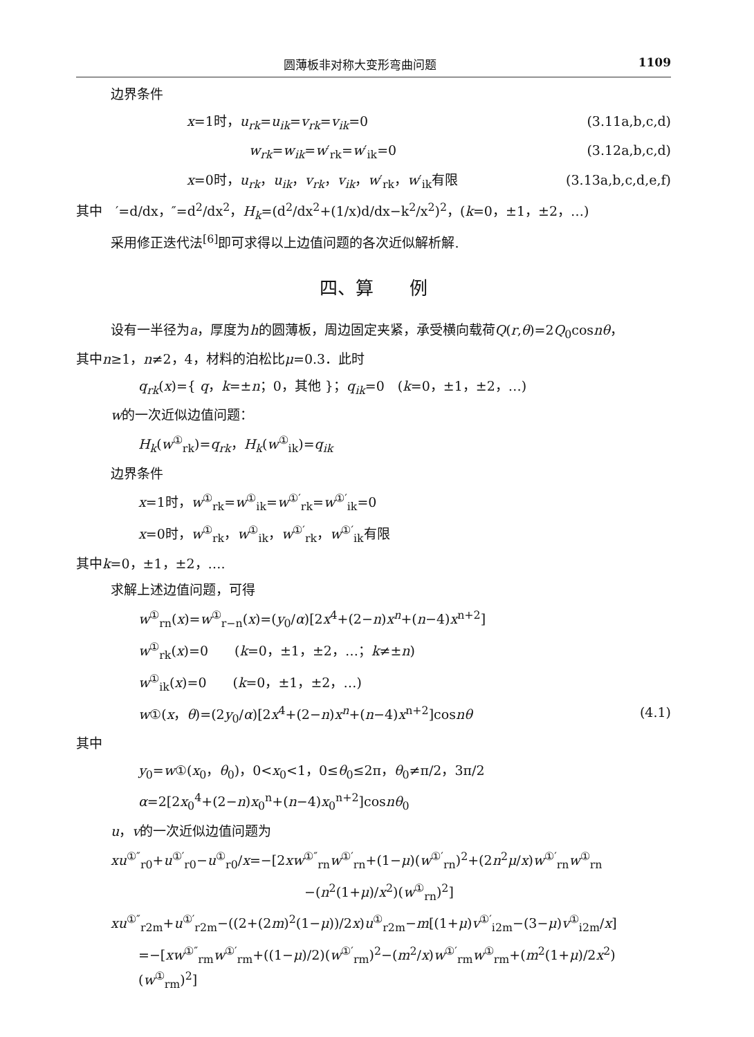圆薄板非对称大变形弯曲问题 1109
边界条件
x=1时，u<sub>rk</sub>=u<sub>ik</sub>=v<sub>rk</sub>=v<sub>ik</sub>=0 (3.11a,b,c,d)
w<sub>rk</sub>=w<sub>ik</sub>=w′<sub>rk</sub>=w′<sub>ik</sub>=0 (3.12a,b,c,d)
x=0时，u<sub>rk</sub>，u<sub>ik</sub>，v<sub>rk</sub>，v<sub>ik</sub>，w′<sub>rk</sub>，w′<sub>ik</sub>有限 (3.13a,b,c,d,e,f)
其中　′=d/dx，″=d<sup>2</sup>/dx<sup>2</sup>，H<sub>k</sub>=(d<sup>2</sup>/dx<sup>2</sup>+(1/x)d/dx−k<sup>2</sup>/x<sup>2</sup>)<sup>2</sup>，(k=0，±1，±2，…)
采用修正迭代法<sup>[6]</sup>即可求得以上边值问题的各次近似解析解.
四、算　　例
设有一半径为a，厚度为h的圆薄板，周边固定夹紧，承受横向载荷Q(r,θ)=2Q<sub>0</sub>cosnθ，
其中n≥1，n≠2，4，材料的泊松比μ=0.3．此时
q<sub>rk</sub>(x)={ q，k=±n；0，其他 }；q<sub>ik</sub>=0　(k=0，±1，±2，…)
w的一次近似边值问题：
H<sub>k</sub>(w<sup>①</sup><sub>rk</sub>)=q<sub>rk</sub>，H<sub>k</sub>(w<sup>①</sup><sub>ik</sub>)=q<sub>ik</sub>
边界条件
x=1时，w<sup>①</sup><sub>rk</sub>=w<sup>①</sup><sub>ik</sub>=w<sup>①′</sup><sub>rk</sub>=w<sup>①′</sup><sub>ik</sub>=0
x=0时，w<sup>①</sup><sub>rk</sub>，w<sup>①</sup><sub>ik</sub>，w<sup>①′</sup><sub>rk</sub>，w<sup>①′</sup><sub>ik</sub>有限
其中k=0，±1，±2，….
求解上述边值问题，可得
w<sup>①</sup><sub>rn</sub>(x)=w<sup>①</sup><sub>r−n</sub>(x)=(y<sub>0</sub>/α)[2x<sup>4</sup>+(2−n)x<sup>n</sup>+(n−4)x<sup>n+2</sup>]
w<sup>①</sup><sub>rk</sub>(x)=0　　(k=0，±1，±2，…；k≠±n)
w<sup>①</sup><sub>ik</sub>(x)=0　　(k=0，±1，±2，…)
w①(x，θ)=(2y<sub>0</sub>/α)[2x<sup>4</sup>+(2−n)x<sup>n</sup>+(n−4)x<sup>n+2</sup>]cosnθ (4.1)
其中
y<sub>0</sub>=w①(x<sub>0</sub>，θ<sub>0</sub>)，0<x<sub>0</sub><1，0≤θ<sub>0</sub>≤2π，θ<sub>0</sub>≠π/2，3π/2
α=2[2x<sub>0</sub><sup>4</sup>+(2−n)x<sub>0</sub><sup>n</sup>+(n−4)x<sub>0</sub><sup>n+2</sup>]cosnθ<sub>0</sub>
u，v的一次近似边值问题为
xu<sup>①″</sup><sub>r0</sub>+u<sup>①′</sup><sub>r0</sub>−u<sup>①</sup><sub>r0</sub>/x=−[2xw<sup>①″</sup><sub>rn</sub>w<sup>①′</sup><sub>rn</sub>+(1−μ)(w<sup>①′</sup><sub>rn</sub>)<sup>2</sup>+(2n<sup>2</sup>μ/x)w<sup>①′</sup><sub>rn</sub>w<sup>①</sup><sub>rn</sub>
−(n<sup>2</sup>(1+μ)/x<sup>2</sup>)(w<sup>①</sup><sub>rn</sub>)<sup>2</sup>]
xu<sup>①″</sup><sub>r2m</sub>+u<sup>①′</sup><sub>r2m</sub>−((2+(2m)<sup>2</sup>(1−μ))/2x)u<sup>①</sup><sub>r2m</sub>−m[(1+μ)v<sup>①′</sup><sub>i2m</sub>−(3−μ)v<sup>①</sup><sub>i2m</sub>/x]
=−[xw<sup>①″</sup><sub>rm</sub>w<sup>①′</sup><sub>rm</sub>+((1−μ)/2)(w<sup>①′</sup><sub>rm</sub>)<sup>2</sup>−(m<sup>2</sup>/x)w<sup>①′</sup><sub>rm</sub>w<sup>①</sup><sub>rm</sub>+(m<sup>2</sup>(1+μ)/2x<sup>2</sup>)(w<sup>①</sup><sub>rm</sub>)<sup>2</sup>]